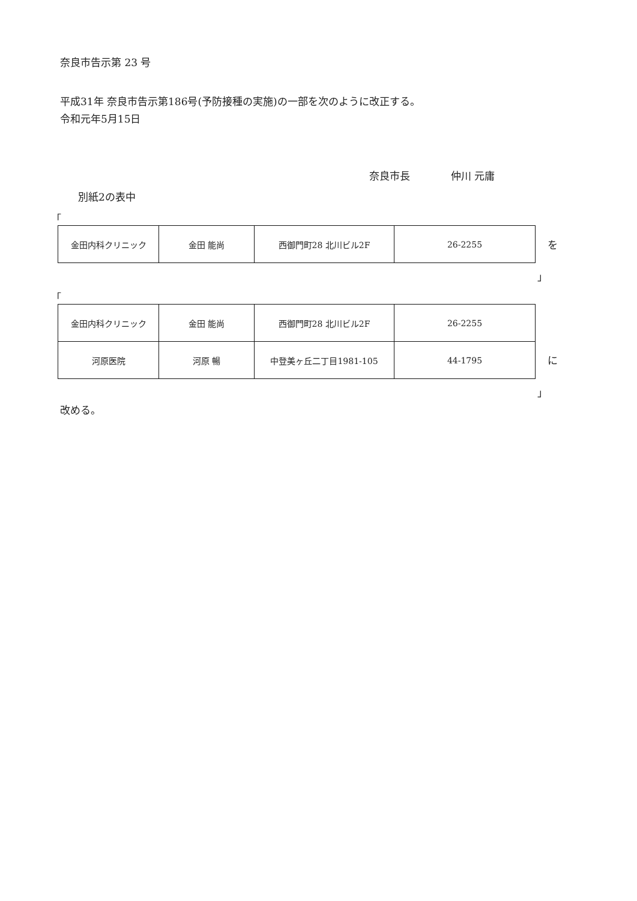奈良市告示第 23 号
平成31年 奈良市告示第186号(予防接種の実施)の一部を次のように改正する。
令和元年5月15日
奈良市長　　　　仲川 元庸
別紙2の表中
「
| 金田内科クリニック | 金田 能尚 | 西御門町28 北川ビル2F | 26-2255 |
を
」
「
| 金田内科クリニック | 金田 能尚 | 西御門町28 北川ビル2F | 26-2255 |
| 河原医院 | 河原 暢 | 中登美ヶ丘二丁目1981-105 | 44-1795 |
に
」
改める。